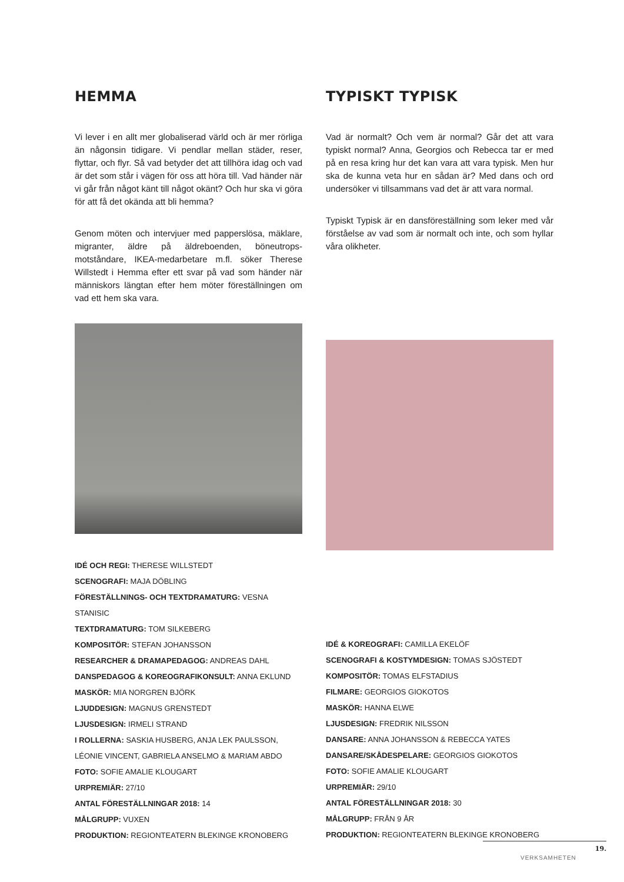HEMMA
Vi lever i en allt mer globaliserad värld och är mer rörliga än någonsin tidigare. Vi pendlar mellan städer, reser, flyttar, och flyr. Så vad betyder det att tillhöra idag och vad är det som står i vägen för oss att höra till. Vad händer när vi går från något känt till något okänt? Och hur ska vi göra för att få det okända att bli hemma?
Genom möten och intervjuer med papperslösa, mäklare, migranter, äldre på äldreboenden, böneutrops-motståndare, IKEA-medarbetare m.fl. söker Therese Willstedt i Hemma efter ett svar på vad som händer när människors längtan efter hem möter föreställningen om vad ett hem ska vara.
IDÉ OCH REGI: THERESE WILLSTEDT
SCENOGRAFI: MAJA DÖBLING
FÖRESTÄLLNINGS- OCH TEXTDRAMATURG: VESNA STANISIC
TEXTDRAMATURG: TOM SILKEBERG
KOMPOSITÖR: STEFAN JOHANSSON
RESEARCHER & DRAMAPEDAGOG: ANDREAS DAHL
DANSPEDAGOG & KOREOGRAFIKONSULT: ANNA EKLUND
MASKÖR: MIA NORGREN BJÖRK
LJUDDESIGN: MAGNUS GRENSTEDT
LJUSDESIGN: IRMELI STRAND
I ROLLERNA: SASKIA HUSBERG, ANJA LEK PAULSSON, LÉONIE VINCENT, GABRIELA ANSELMO & MARIAM ABDO
FOTO: SOFIE AMALIE KLOUGART
URPREMIÄR: 27/10
ANTAL FÖRESTÄLLNINGAR 2018: 14
MÅLGRUPP: VUXEN
PRODUKTION: REGIONTEATERN BLEKINGE KRONOBERG
TYPISKT TYPISK
Vad är normalt? Och vem är normal? Går det att vara typiskt normal? Anna, Georgios och Rebecca tar er med på en resa kring hur det kan vara att vara typisk. Men hur ska de kunna veta hur en sådan är? Med dans och ord undersöker vi tillsammans vad det är att vara normal.
Typiskt Typisk är en dansföreställning som leker med vår förståelse av vad som är normalt och inte, och som hyllar våra olikheter.
IDÉ & KOREOGRAFI: CAMILLA EKELÖF
SCENOGRAFI & KOSTYMDESIGN: TOMAS SJÖSTEDT
KOMPOSITÖR: TOMAS ELFSTADIUS
FILMARE: GEORGIOS GIOKOTOS
MASKÖR: HANNA ELWE
LJUSDESIGN: FREDRIK NILSSON
DANSARE: ANNA JOHANSSON & REBECCA YATES
DANSARE/SKÅDESPELARE: GEORGIOS GIOKOTOS
FOTO: SOFIE AMALIE KLOUGART
URPREMIÄR: 29/10
ANTAL FÖRESTÄLLNINGAR 2018: 30
MÅLGRUPP: FRÅN 9 ÅR
PRODUKTION: REGIONTEATERN BLEKINGE KRONOBERG
19.
VERKSAMHETEN